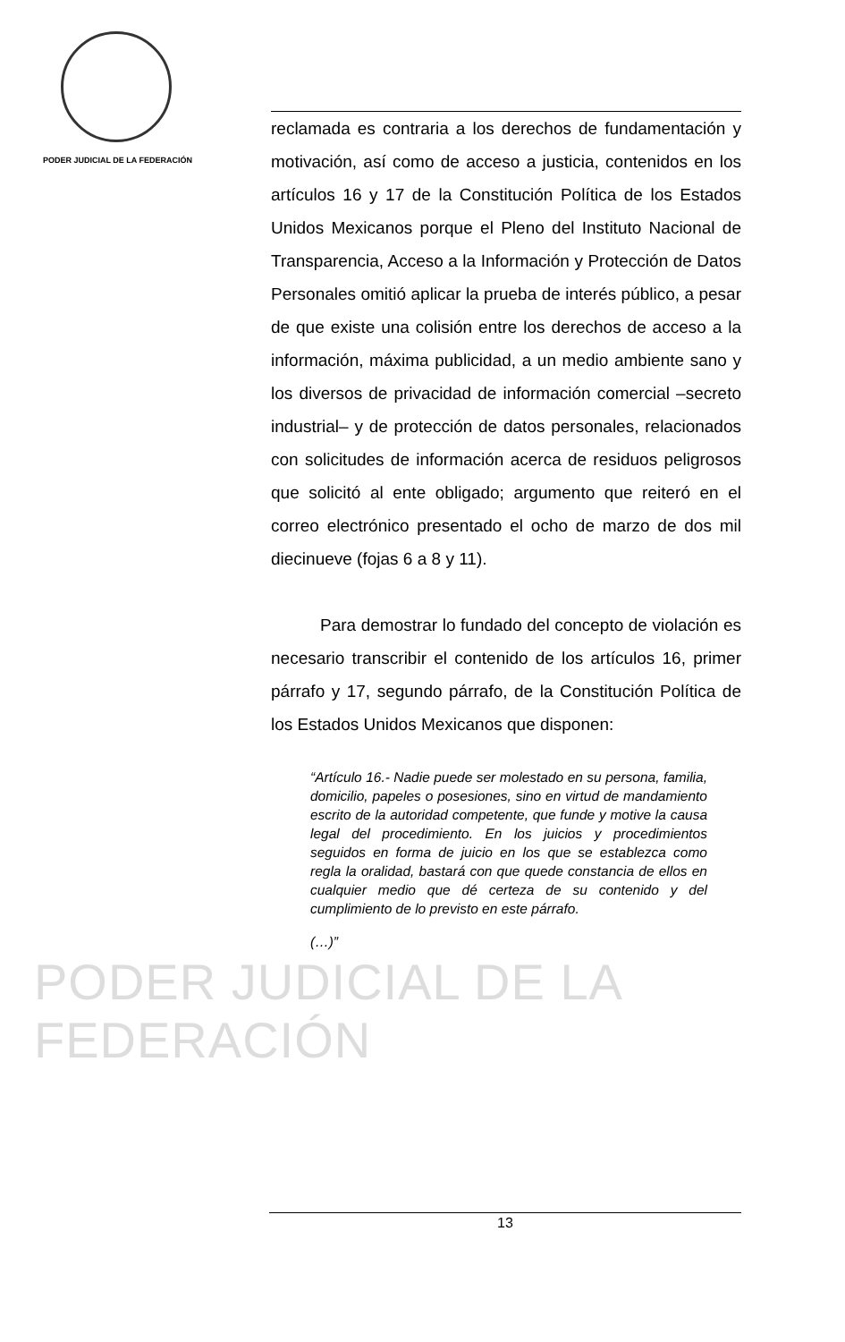PODER JUDICIAL DE LA FEDERACIÓN
PODER JUDICIAL DE LA FEDERACIÓN
reclamada es contraria a los derechos de fundamentación y motivación, así como de acceso a justicia, contenidos en los artículos 16 y 17 de la Constitución Política de los Estados Unidos Mexicanos porque el Pleno del Instituto Nacional de Transparencia, Acceso a la Información y Protección de Datos Personales omitió aplicar la prueba de interés público, a pesar de que existe una colisión entre los derechos de acceso a la información, máxima publicidad, a un medio ambiente sano y los diversos de privacidad de información comercial –secreto industrial– y de protección de datos personales, relacionados con solicitudes de información acerca de residuos peligrosos que solicitó al ente obligado; argumento que reiteró en el correo electrónico presentado el ocho de marzo de dos mil diecinueve (fojas 6 a 8 y 11).
Para demostrar lo fundado del concepto de violación es necesario transcribir el contenido de los artículos 16, primer párrafo y 17, segundo párrafo, de la Constitución Política de los Estados Unidos Mexicanos que disponen:
“Artículo 16.- Nadie puede ser molestado en su persona, familia, domicilio, papeles o posesiones, sino en virtud de mandamiento escrito de la autoridad competente, que funde y motive la causa legal del procedimiento. En los juicios y procedimientos seguidos en forma de juicio en los que se establezca como regla la oralidad, bastará con que quede constancia de ellos en cualquier medio que dé certeza de su contenido y del cumplimiento de lo previsto en este párrafo.
(…)”
13